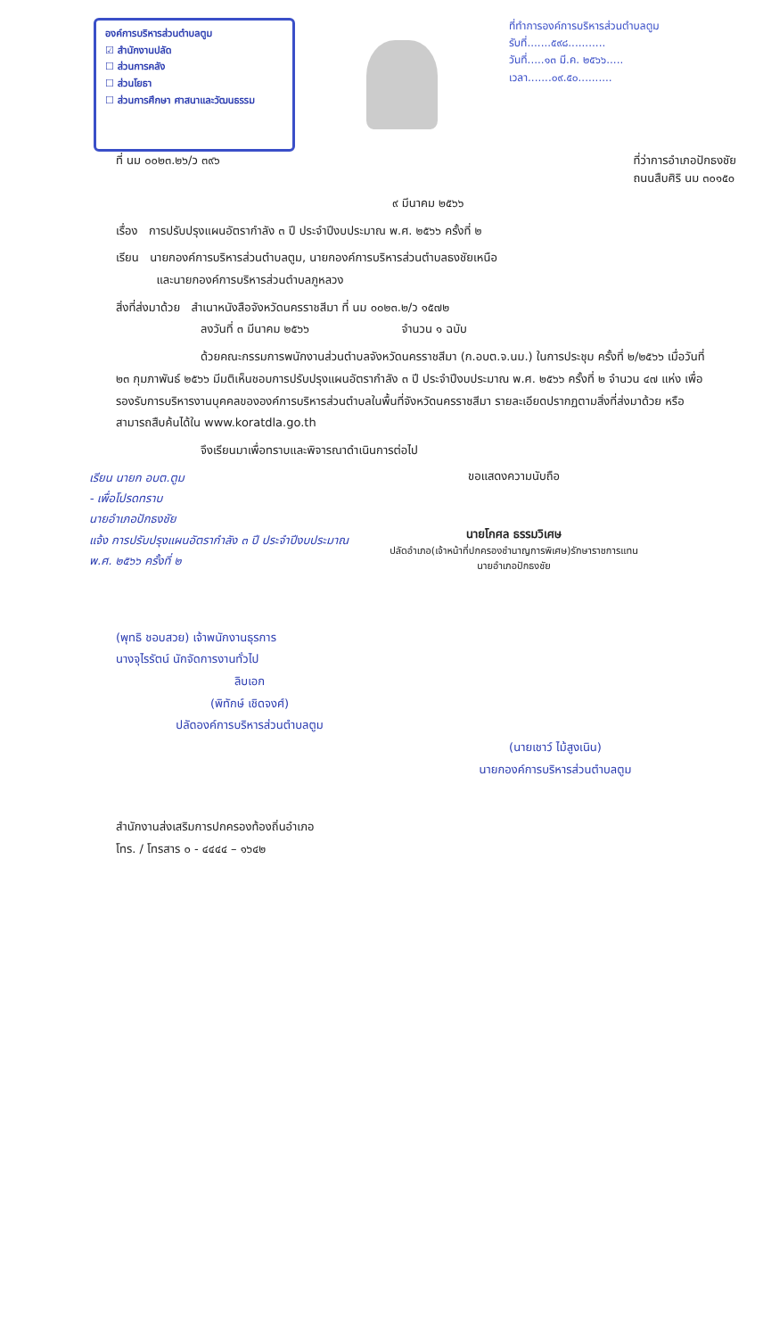องค์การบริหารส่วนตำบลตูม
☑ สำนักงานปลัด
☐ ส่วนการคลัง
☐ ส่วนโยธา
☐ ส่วนการศึกษา ศาสนาและวัฒนธรรม
ที่ทำการองค์การบริหารส่วนตำบลตูม
รับที่.......๕๙๘...........
วันที่.....๑๓ มี.ค. ๒๕๖๖.....
เวลา.......๐๙.๕๐..........
ที่ นม ๐๐๒๓.๒๖/ว ๓๙๖ ที่ว่าการอำเภอปักธงชัย
ถนนสืบศิริ นม ๓๐๑๕๐
๙ มีนาคม ๒๕๖๖
เรื่อง การปรับปรุงแผนอัตรากำลัง ๓ ปี ประจำปีงบประมาณ พ.ศ. ๒๕๖๖ ครั้งที่ ๒
เรียน นายกองค์การบริหารส่วนตำบลตูม, นายกองค์การบริหารส่วนตำบลธงชัยเหนือ
และนายกองค์การบริหารส่วนตำบลภูหลวง
สิ่งที่ส่งมาด้วย สำเนาหนังสือจังหวัดนครราชสีมา ที่ นม ๐๐๒๓.๒/ว ๑๕๗๒
ลงวันที่ ๓ มีนาคม ๒๕๖๖ จำนวน ๑ ฉบับ
ด้วยคณะกรรมการพนักงานส่วนตำบลจังหวัดนครราชสีมา (ก.อบต.จ.นม.) ในการประชุม ครั้งที่ ๒/๒๕๖๖ เมื่อวันที่ ๒๓ กุมภาพันธ์ ๒๕๖๖ มีมติเห็นชอบการปรับปรุงแผนอัตรากำลัง ๓ ปี ประจำปีงบประมาณ พ.ศ. ๒๕๖๖ ครั้งที่ ๒ จำนวน ๔๗ แห่ง เพื่อรองรับการบริหารงานบุคคลขององค์การบริหารส่วนตำบลในพื้นที่จังหวัดนครราชสีมา รายละเอียดปรากฏตามสิ่งที่ส่งมาด้วย หรือสามารถสืบค้นได้ใน www.koratdla.go.th
จึงเรียนมาเพื่อทราบและพิจารณาดำเนินการต่อไป
เรียน นายก อบต.ตูม
- เพื่อโปรดทราบ
นายอำเภอปักธงชัย
แจ้ง การปรับปรุงแผนอัตรากำลัง ๓ ปี ประจำปีงบประมาณ
พ.ศ. ๒๕๖๖ ครั้งที่ ๒
ขอแสดงความนับถือ
นายโกศล ธรรมวิเศษ
ปลัดอำเภอ(เจ้าหน้าที่ปกครองชำนาญการพิเศษ)รักษาราชการแทน
นายอำเภอปักธงชัย
(พุทธิ ชอบสวย) เจ้าพนักงานธุรการ
นางจุไรรัตน์ นักจัดการงานทั่วไป
ลิบเอก
(พิทักษ์ เชิดจงศ์)
ปลัดองค์การบริหารส่วนตำบลตูม
(นายเชาว์ ไม้สูงเนิน)
นายกองค์การบริหารส่วนตำบลตูม
สำนักงานส่งเสริมการปกครองท้องถิ่นอำเภอ
โทร. / โทรสาร ๐ - ๔๔๔๔ – ๑๖๔๒